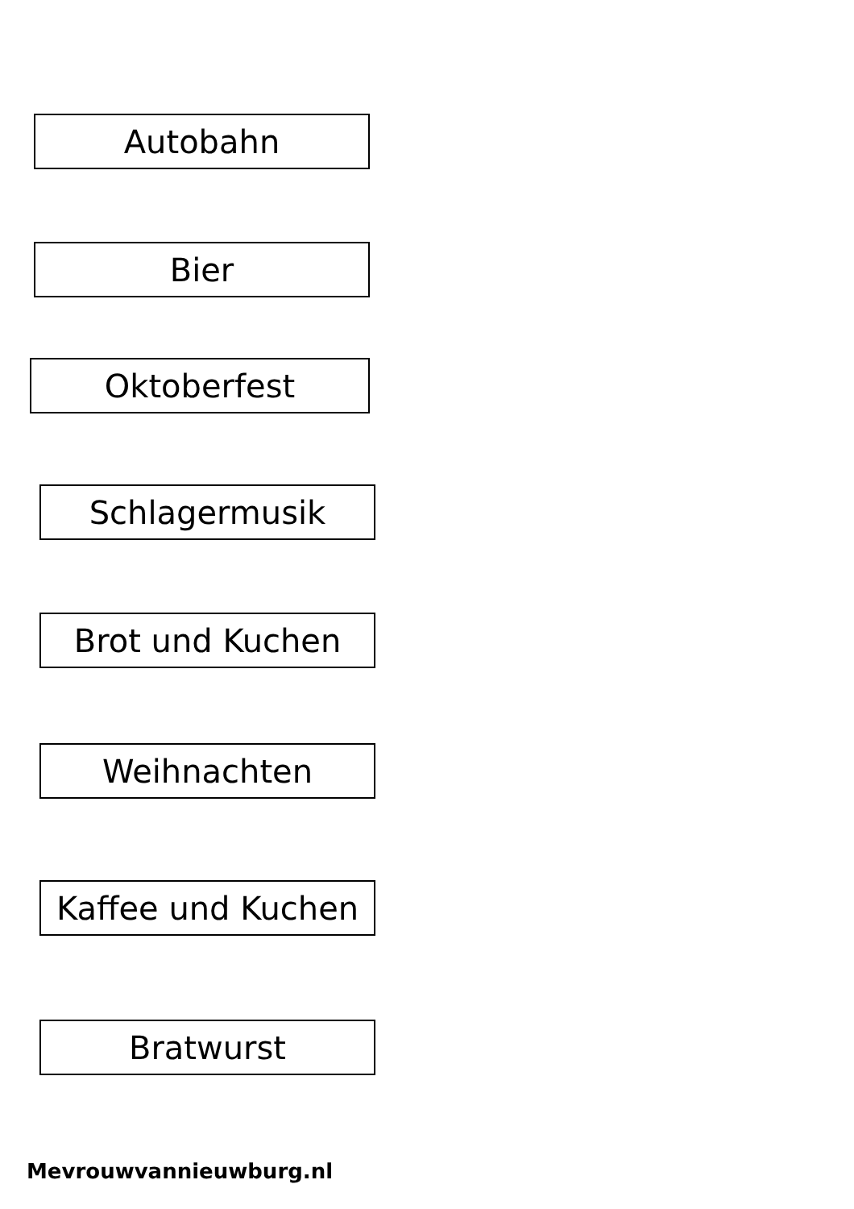Autobahn
Bier
Oktoberfest
Schlagermusik
Brot und Kuchen
Weihnachten
Kaffee und Kuchen
Bratwurst
Mevrouwvannieuwburg.nl